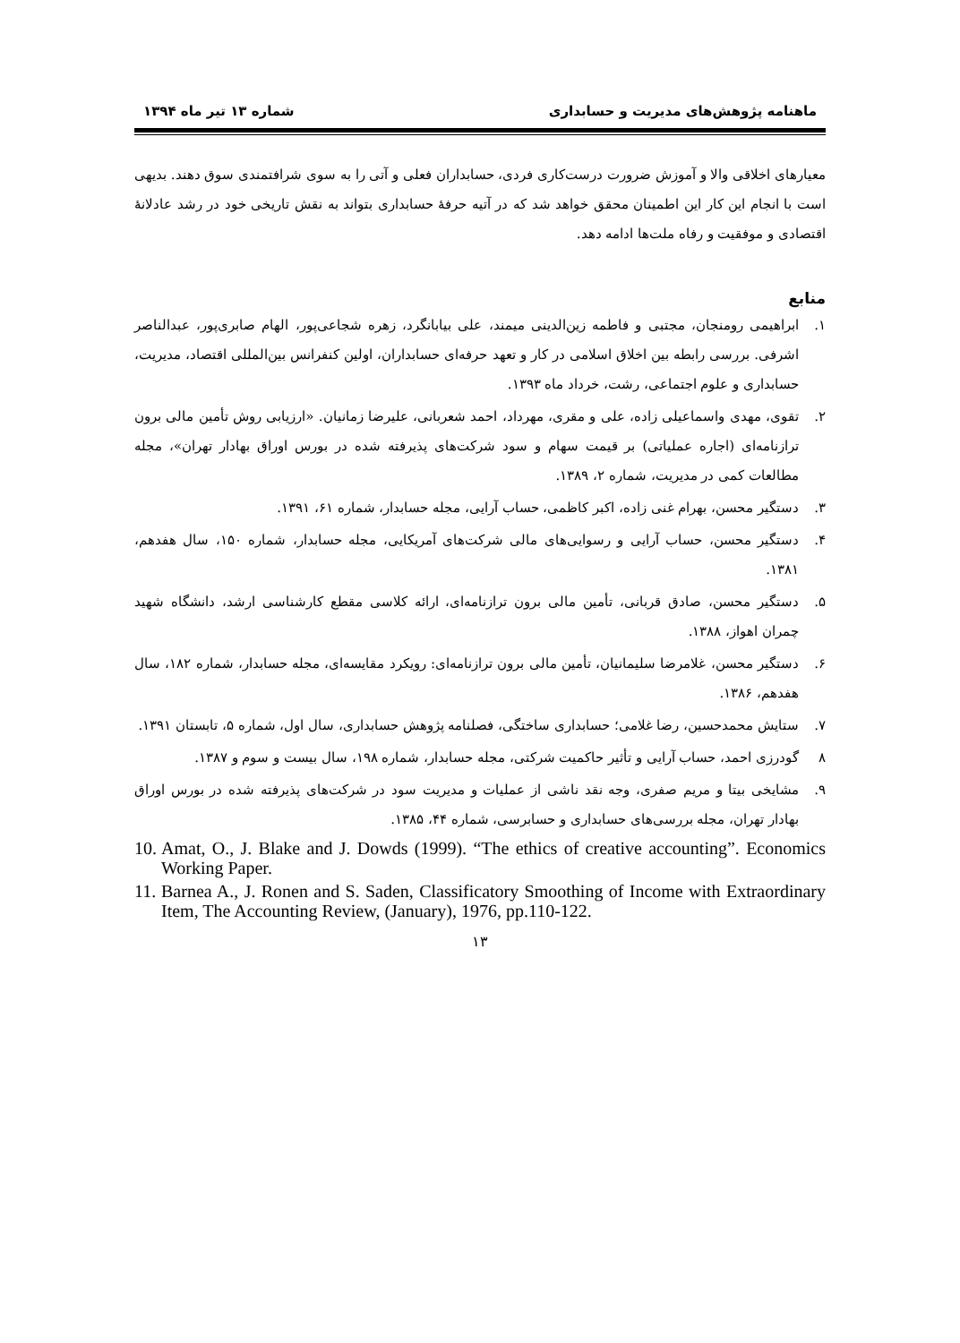ماهنامه پژوهش‌های مدیریت و حسابداری شماره ۱۳ تیر ماه ۱۳۹۴
معیارهای اخلاقی والا و آموزش ضرورت درست‌کاری فردی، حسابداران فعلی و آتی را به سوی شرافتمندی سوق دهند. بدیهی است با انجام این کار این اطمینان محقق خواهد شد که در آتیه حرفهٔ حسابداری بتواند به نقش تاریخی خود در رشد عادلانهٔ اقتصادی و موفقیت و رفاه ملت‌ها ادامه دهد.
منابع
۱. ابراهیمی رومنجان، مجتبی و فاطمه زین‌الدینی میمند، علی بیابانگرد، زهره شجاعی‌پور، الهام صابری‌پور، عبدالناصر اشرفی. بررسی رابطه بین اخلاق اسلامی در کار و تعهد حرفه‌ای حسابداران، اولین کنفرانس بین‌المللی اقتصاد، مدیریت، حسابداری و علوم اجتماعی، رشت، خرداد ماه ۱۳۹۳.
۲. تقوی، مهدی واسماعیلی زاده، علی و مقری، مهرداد، احمد شعربانی، علیرضا زمانیان. «ارزیابی روش تأمین مالی برون ترازنامه‌ای (اجاره عملیاتی) بر قیمت سهام و سود شرکت‌های پذیرفته شده در بورس اوراق بهادار تهران»، مجله مطالعات کمی در مدیریت، شماره ۲، ۱۳۸۹.
۳. دستگیر محسن، بهرام غنی زاده، اکبر کاظمی، حساب آرایی، مجله حسابدار، شماره ۶۱، ۱۳۹۱.
۴. دستگیر محسن، حساب آرایی و رسوایی‌های مالی شرکت‌های آمریکایی، مجله حسابدار، شماره ۱۵۰، سال هفدهم، ۱۳۸۱.
۵. دستگیر محسن، صادق قربانی، تأمین مالی برون ترازنامه‌ای، ارائه کلاسی مقطع کارشناسی ارشد، دانشگاه شهید چمران اهواز، ۱۳۸۸.
۶. دستگیر محسن، غلامرضا سلیمانیان، تأمین مالی برون ترازنامه‌ای: رویکرد مقایسه‌ای، مجله حسابدار، شماره ۱۸۲، سال هفدهم، ۱۳۸۶.
۷. ستایش محمدحسین، رضا غلامی؛ حسابداری ساختگی، فصلنامه پژوهش حسابداری، سال اول، شماره ۵، تابستان ۱۳۹۱.
۸ گودرزی احمد، حساب آرایی و تأثیر حاکمیت شرکتی، مجله حسابدار، شماره ۱۹۸، سال بیست و سوم و ۱۳۸۷.
۹. مشایخی بیتا و مریم صفری، وجه نقد ناشی از عملیات و مدیریت سود در شرکت‌های پذیرفته شده در بورس اوراق بهادار تهران، مجله بررسی‌های حسابداری و حسابرسی، شماره ۴۴، ۱۳۸۵.
10. Amat, O., J. Blake and J. Dowds (1999). “The ethics of creative accounting”. Economics Working Paper.
11. Barnea A., J. Ronen and S. Saden, Classificatory Smoothing of Income with Extraordinary Item, The Accounting Review, (January), 1976, pp.110-122.
۱۳